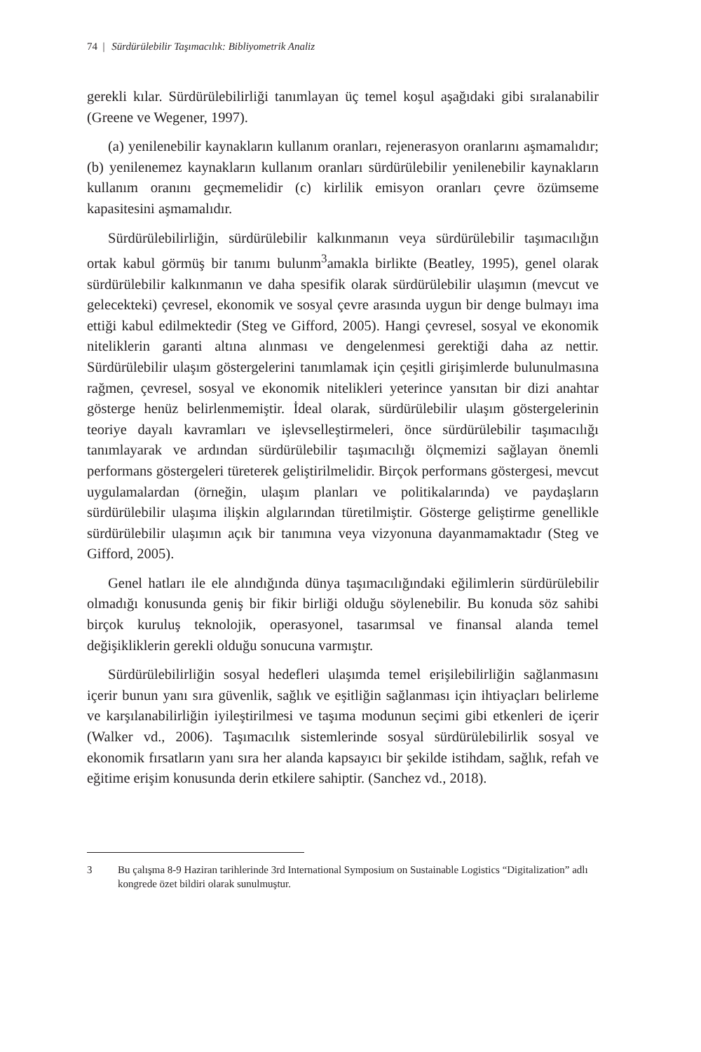74 | Sürdürülebilir Taşımacılık: Bibliyometrik Analiz
gerekli kılar. Sürdürülebilirliği tanımlayan üç temel koşul aşağıdaki gibi sıralanabilir (Greene ve Wegener, 1997).
(a) yenilenebilir kaynakların kullanım oranları, rejenerasyon oranlarını aşmamalıdır; (b) yenilenemez kaynakların kullanım oranları sürdürülebilir yenilenebilir kaynakların kullanım oranını geçmemelidir (c) kirlilik emisyon oranları çevre özümseme kapasitesini aşmamalıdır.
Sürdürülebilirliğin, sürdürülebilir kalkınmanın veya sürdürülebilir taşımacılığın ortak kabul görmüş bir tanımı bulunm<sup>3</sup>amakla birlikte (Beatley, 1995), genel olarak sürdürülebilir kalkınmanın ve daha spesifik olarak sürdürülebilir ulaşımın (mevcut ve gelecekteki) çevresel, ekonomik ve sosyal çevre arasında uygun bir denge bulmayı ima ettiği kabul edilmektedir (Steg ve Gifford, 2005). Hangi çevresel, sosyal ve ekonomik niteliklerin garanti altına alınması ve dengelenmesi gerektiği daha az nettir. Sürdürülebilir ulaşım göstergelerini tanımlamak için çeşitli girişimlerde bulunulmasına rağmen, çevresel, sosyal ve ekonomik nitelikleri yeterince yansıtan bir dizi anahtar gösterge henüz belirlenmemiştir. İdeal olarak, sürdürülebilir ulaşım göstergelerinin teoriye dayalı kavramları ve işlevselleştirmeleri, önce sürdürülebilir taşımacılığı tanımlayarak ve ardından sürdürülebilir taşımacılığı ölçmemizi sağlayan önemli performans göstergeleri türeterek geliştirilmelidir. Birçok performans göstergesi, mevcut uygulamalardan (örneğin, ulaşım planları ve politikalarında) ve paydaşların sürdürülebilir ulaşıma ilişkin algılarından türetilmiştir. Gösterge geliştirme genellikle sürdürülebilir ulaşımın açık bir tanımına veya vizyonuna dayanmamaktadır (Steg ve Gifford, 2005).
Genel hatları ile ele alındığında dünya taşımacılığındaki eğilimlerin sürdürülebilir olmadığı konusunda geniş bir fikir birliği olduğu söylenebilir. Bu konuda söz sahibi birçok kuruluş teknolojik, operasyonel, tasarımsal ve finansal alanda temel değişikliklerin gerekli olduğu sonucuna varmıştır.
Sürdürülebilirliğin sosyal hedefleri ulaşımda temel erişilebilirliğin sağlanmasını içerir bunun yanı sıra güvenlik, sağlık ve eşitliğin sağlanması için ihtiyaçları belirleme ve karşılanabilirliğin iyileştirilmesi ve taşıma modunun seçimi gibi etkenleri de içerir (Walker vd., 2006). Taşımacılık sistemlerinde sosyal sürdürülebilirlik sosyal ve ekonomik fırsatların yanı sıra her alanda kapsayıcı bir şekilde istihdam, sağlık, refah ve eğitime erişim konusunda derin etkilere sahiptir. (Sanchez vd., 2018).
3 Bu çalışma 8-9 Haziran tarihlerinde 3rd International Symposium on Sustainable Logistics “Digitalization” adlı kongrede özet bildiri olarak sunulmuştur.